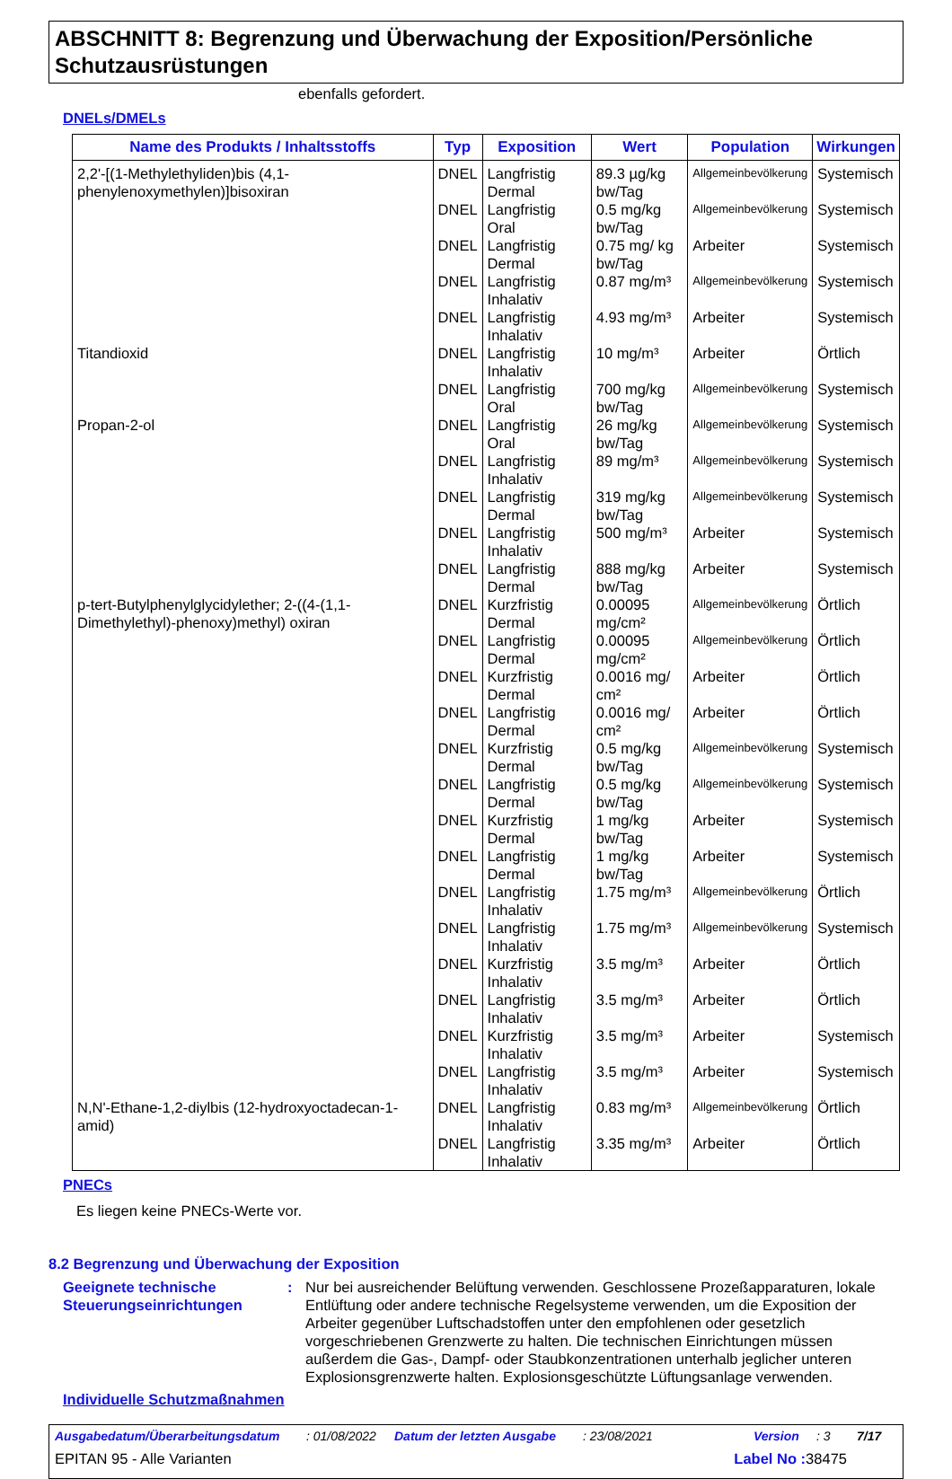ABSCHNITT 8: Begrenzung und Überwachung der Exposition/Persönliche Schutzausrüstungen
ebenfalls gefordert.
DNELs/DMELs
| Name des Produkts / Inhaltsstoffs | Typ | Exposition | Wert | Population | Wirkungen |
| --- | --- | --- | --- | --- | --- |
| 2,2'-[(1-Methylethyliden)bis (4,1-phenylenoxymethylen)]bisoxiran | DNEL | Langfristig Dermal | 89.3 µg/kg bw/Tag | Allgemeinbevölkerung | Systemisch |
| | DNEL | Langfristig Oral | 0.5 mg/kg bw/Tag | Allgemeinbevölkerung | Systemisch |
| | DNEL | Langfristig Dermal | 0.75 mg/ kg bw/Tag | Arbeiter | Systemisch |
| | DNEL | Langfristig Inhalativ | 0.87 mg/m³ | Allgemeinbevölkerung | Systemisch |
| | DNEL | Langfristig Inhalativ | 4.93 mg/m³ | Arbeiter | Systemisch |
| Titandioxid | DNEL | Langfristig Inhalativ | 10 mg/m³ | Arbeiter | Örtlich |
| | DNEL | Langfristig Oral | 700 mg/kg bw/Tag | Allgemeinbevölkerung | Systemisch |
| Propan-2-ol | DNEL | Langfristig Oral | 26 mg/kg bw/Tag | Allgemeinbevölkerung | Systemisch |
| | DNEL | Langfristig Inhalativ | 89 mg/m³ | Allgemeinbevölkerung | Systemisch |
| | DNEL | Langfristig Dermal | 319 mg/kg bw/Tag | Allgemeinbevölkerung | Systemisch |
| | DNEL | Langfristig Inhalativ | 500 mg/m³ | Arbeiter | Systemisch |
| | DNEL | Langfristig Dermal | 888 mg/kg bw/Tag | Arbeiter | Systemisch |
| p-tert-Butylphenylglycidylether; 2-((4-(1,1-Dimethylethyl)-phenoxy)methyl) oxiran | DNEL | Kurzfristig Dermal | 0.00095 mg/cm² | Allgemeinbevölkerung | Örtlich |
| | DNEL | Langfristig Dermal | 0.00095 mg/cm² | Allgemeinbevölkerung | Örtlich |
| | DNEL | Kurzfristig Dermal | 0.0016 mg/ cm² | Arbeiter | Örtlich |
| | DNEL | Langfristig Dermal | 0.0016 mg/ cm² | Arbeiter | Örtlich |
| | DNEL | Kurzfristig Dermal | 0.5 mg/kg bw/Tag | Allgemeinbevölkerung | Systemisch |
| | DNEL | Langfristig Dermal | 0.5 mg/kg bw/Tag | Allgemeinbevölkerung | Systemisch |
| | DNEL | Kurzfristig Dermal | 1 mg/kg bw/Tag | Arbeiter | Systemisch |
| | DNEL | Langfristig Dermal | 1 mg/kg bw/Tag | Arbeiter | Systemisch |
| | DNEL | Langfristig Inhalativ | 1.75 mg/m³ | Allgemeinbevölkerung | Örtlich |
| | DNEL | Langfristig Inhalativ | 1.75 mg/m³ | Allgemeinbevölkerung | Systemisch |
| | DNEL | Kurzfristig Inhalativ | 3.5 mg/m³ | Arbeiter | Örtlich |
| | DNEL | Langfristig Inhalativ | 3.5 mg/m³ | Arbeiter | Örtlich |
| | DNEL | Kurzfristig Inhalativ | 3.5 mg/m³ | Arbeiter | Systemisch |
| | DNEL | Langfristig Inhalativ | 3.5 mg/m³ | Arbeiter | Systemisch |
| N,N'-Ethane-1,2-diylbis (12-hydroxyoctadecan-1-amid) | DNEL | Langfristig Inhalativ | 0.83 mg/m³ | Allgemeinbevölkerung | Örtlich |
| | DNEL | Langfristig Inhalativ | 3.35 mg/m³ | Arbeiter | Örtlich |
PNECs
Es liegen keine PNECs-Werte vor.
8.2 Begrenzung und Überwachung der Exposition
Geeignete technische Steuerungseinrichtungen
: Nur bei ausreichender Belüftung verwenden. Geschlossene Prozeßapparaturen, lokale Entlüftung oder andere technische Regelsysteme verwenden, um die Exposition der Arbeiter gegenüber Luftschadstoffen unter den empfohlenen oder gesetzlich vorgeschriebenen Grenzwerte zu halten. Die technischen Einrichtungen müssen außerdem die Gas-, Dampf- oder Staubkonzentrationen unterhalb jeglicher unteren Explosionsgrenzwerte halten. Explosionsgeschützte Lüftungsanlage verwenden.
Individuelle Schutzmaßnahmen
Ausgabedatum/Überarbeitungsdatum: 01/08/2022 Datum der letzten Ausgabe: 23/08/2021 Version: 3 7/17
EPITAN 95 - Alle Varianten Label No : 38475